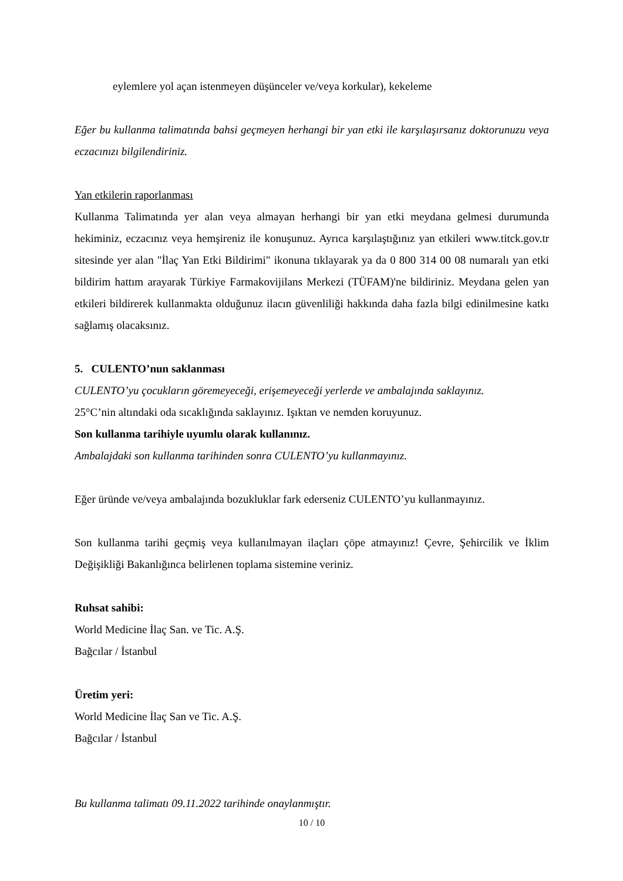eylemlere yol açan istenmeyen düşünceler ve/veya korkular), kekeleme
Eğer bu kullanma talimatında bahsi geçmeyen herhangi bir yan etki ile karşılaşırsanız doktorunuzu veya eczacınızı bilgilendiriniz.
Yan etkilerin raporlanması
Kullanma Talimatında yer alan veya almayan herhangi bir yan etki meydana gelmesi durumunda hekiminiz, eczacınız veya hemşireniz ile konuşunuz. Ayrıca karşılaştığınız yan etkileri www.titck.gov.tr sitesinde yer alan "İlaç Yan Etki Bildirimi" ikonuna tıklayarak ya da 0 800 314 00 08 numaralı yan etki bildirim hattım arayarak Türkiye Farmakovijilans Merkezi (TÜFAM)'ne bildiriniz. Meydana gelen yan etkileri bildirerek kullanmakta olduğunuz ilacın güvenliliği hakkında daha fazla bilgi edinilmesine katkı sağlamış olacaksınız.
5. CULENTO’nun saklanması
CULENTO’yu çocukların göremeyeceği, erişemeyeceği yerlerde ve ambalajında saklayınız.
25°C’nin altındaki oda sıcaklığında saklayınız. Işıktan ve nemden koruyunuz.
Son kullanma tarihiyle uyumlu olarak kullanınız.
Ambalajdaki son kullanma tarihinden sonra CULENTO’yu kullanmayınız.
Eğer üründe ve/veya ambalajında bozukluklar fark ederseniz CULENTO’yu kullanmayınız.
Son kullanma tarihi geçmiş veya kullanılmayan ilaçları çöpe atmayınız! Çevre, Şehircilik ve İklim Değişikliği Bakanlığınca belirlenen toplama sistemine veriniz.
Ruhsat sahibi:
World Medicine İlaç San. ve Tic. A.Ş.
Bağcılar / İstanbul
Üretim yeri:
World Medicine İlaç San ve Tic. A.Ş.
Bağcılar / İstanbul
Bu kullanma talimatı 09.11.2022 tarihinde onaylanmıştır.
10 / 10